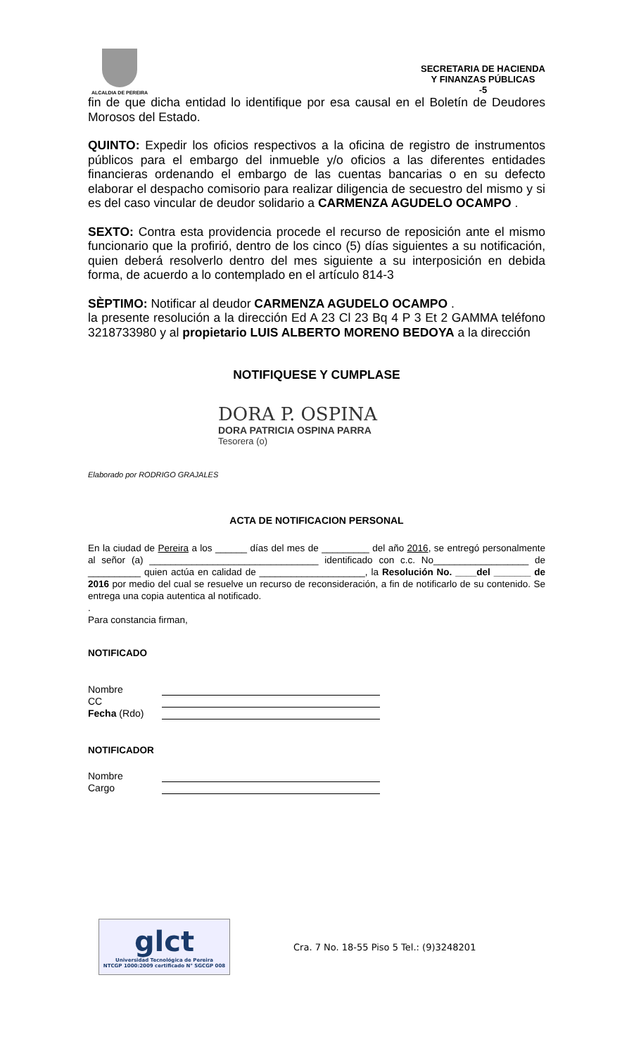ALCALDIA DE PEREIRA
SECRETARIA DE HACIENDA
Y FINANZAS PÚBLICAS
-5
fin de que dicha entidad lo identifique por esa causal en el Boletín de Deudores Morosos del Estado.
QUINTO: Expedir los oficios respectivos a la oficina de registro de instrumentos públicos para el embargo del inmueble y/o oficios a las diferentes entidades financieras ordenando el embargo de las cuentas bancarias o en su defecto elaborar el despacho comisorio para realizar diligencia de secuestro del mismo y si es del caso vincular de deudor solidario a CARMENZA AGUDELO OCAMPO .
SEXTO: Contra esta providencia procede el recurso de reposición ante el mismo funcionario que la profirió, dentro de los cinco (5) días siguientes a su notificación, quien deberá resolverlo dentro del mes siguiente a su interposición en debida forma, de acuerdo a lo contemplado en el artículo 814-3
SÈPTIMO: Notificar al deudor CARMENZA AGUDELO OCAMPO .
la presente resolución a la dirección Ed A 23 Cl 23 Bq 4 P 3 Et 2 GAMMA teléfono 3218733980 y al propietario LUIS ALBERTO MORENO BEDOYA a la dirección
NOTIFIQUESE Y CUMPLASE
DORA P. OSPINA
DORA PATRICIA OSPINA PARRA
Tesorera (o)
Elaborado por RODRIGO GRAJALES
ACTA DE NOTIFICACION PERSONAL
En la ciudad de Pereira a los ______ días del mes de _________ del año 2016, se entregó personalmente al señor (a) ________________________________ identificado con c.c. No__________________ de __________ quien actúa en calidad de ____________________, la Resolución No. ____del _______ de 2016 por medio del cual se resuelve un recurso de reconsideración, a fin de notificarlo de su contenido. Se entrega una copia autentica al notificado.
.
Para constancia firman,
NOTIFICADO
Nombre
CC
Fecha (Rdo)
NOTIFICADOR
Nombre
Cargo
glct
Universidad Tecnológica de Pereira
NTCGP 1000:2009 certificado N° SGCGP 008
Cra. 7 No. 18-55 Piso 5 Tel.: (9)3248201